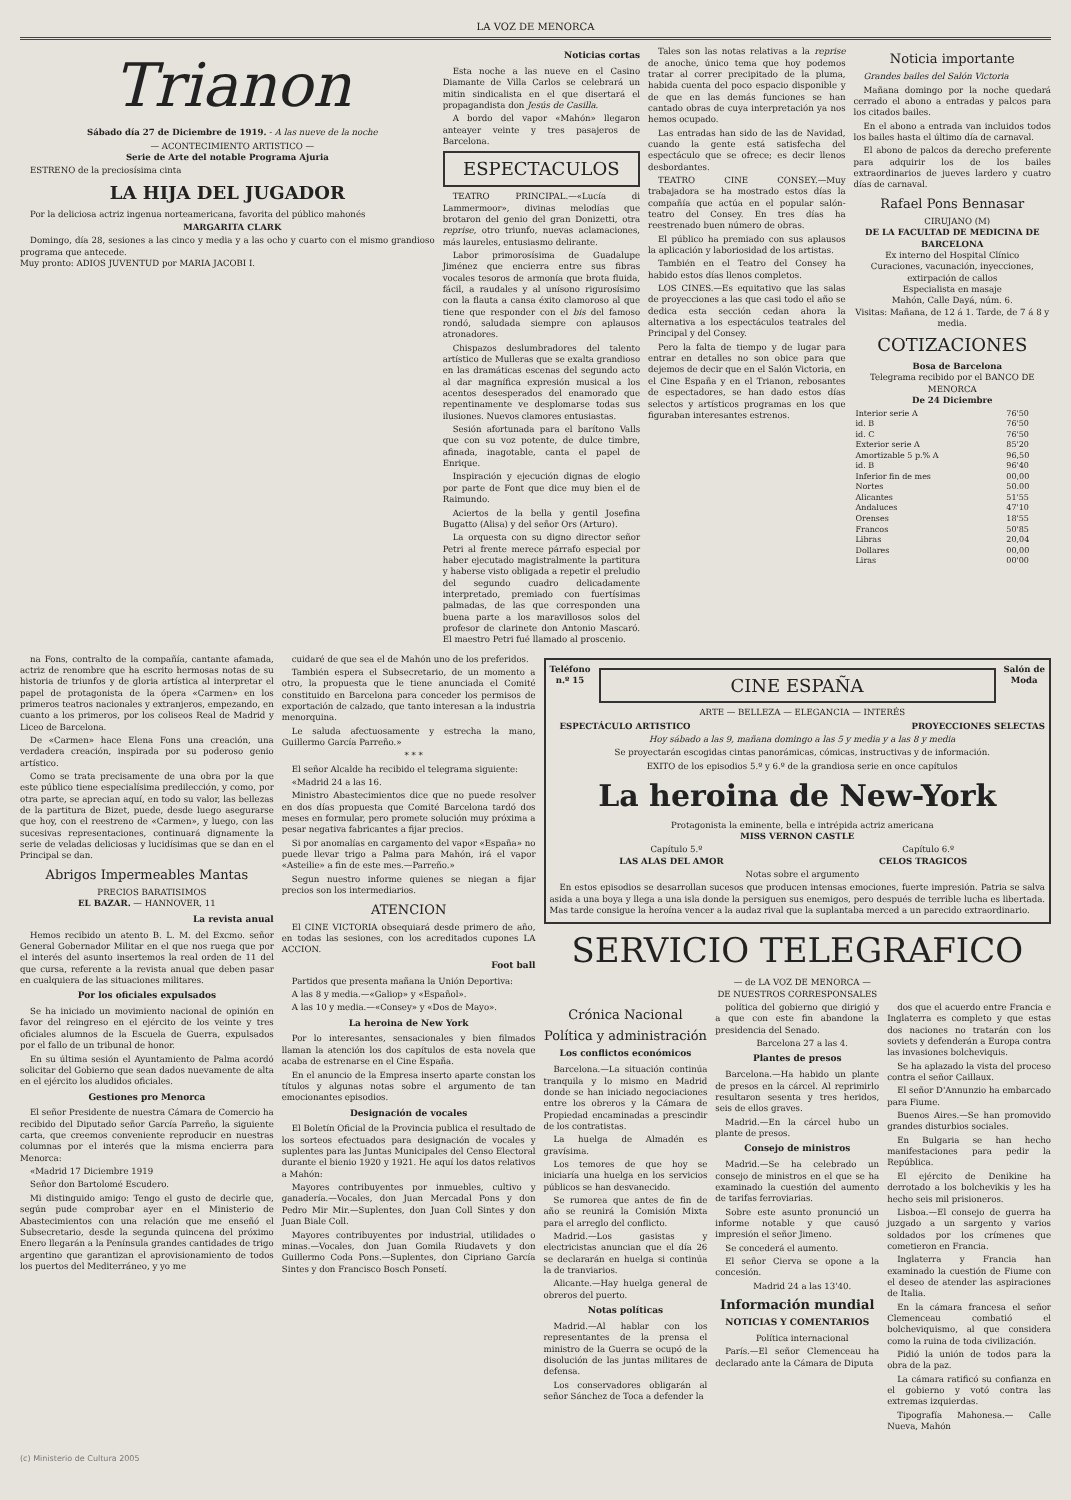LA VOZ DE MENORCA
Trianon
Sábado día 27 de Diciembre de 1919. - A las nueve de la noche
— ACONTECIMIENTO ARTISTICO —
Serie de Arte del notable Programa Ajuria
ESTRENO de la preciosísima cinta
LA HIJA DEL JUGADOR
Por la deliciosa actriz ingenua norteamericana, favorita del público mahonés
MARGARITA CLARK
Domingo, día 28, sesiones a las cinco y media y a las ocho y cuarto con el mismo grandioso programa que antecede.
Muy pronto: ADIOS JUVENTUD por MARIA JACOBI I.
Noticias cortas
Esta noche a las nueve en el Casino Diamante de Villa Carlos se celebrará un mitin sindicalista en el que disertará el propagandista don Jesús de Casilla.
A bordo del vapor «Mahón» llegaron anteayer veinte y tres pasajeros de Barcelona.
ESPECTACULOS
TEATRO PRINCIPAL.—«Lucía di Lammermoor», divinas melodías que brotaron del genio del gran Donizetti, otra reprise, otro triunfo, nuevas aclamaciones, más laureles, entusiasmo delirante.
Labor primorosísima de Guadalupe Jiménez que encierra entre sus fibras vocales tesoros de armonía que brota fluida, fácil, a raudales y al unísono rigurosísimo con la flauta a cansa éxito clamoroso al que tiene que responder con el bis del famoso rondó, saludada siempre con aplausos atronadores.
Chispazos deslumbradores del talento artístico de Mulleras que se exalta grandioso en las dramáticas escenas del segundo acto al dar magnífica expresión musical a los acentos desesperados del enamorado que repentinamente ve desplomarse todas sus ilusiones. Nuevos clamores entusiastas.
Sesión afortunada para el barítono Valls que con su voz potente, de dulce timbre, afinada, inagotable, canta el papel de Enrique.
Inspiración y ejecución dignas de elogio por parte de Font que dice muy bien el de Raimundo.
Aciertos de la bella y gentil Josefina Bugatto (Alisa) y del señor Ors (Arturo).
La orquesta con su digno director señor Petri al frente merece párrafo especial por haber ejecutado magistralmente la partitura y haberse visto obligada a repetir el preludio del segundo cuadro delicadamente interpretado, premiado con fuertísimas palmadas, de las que corresponden una buena parte a los maravillosos solos del profesor de clarinete don Antonio Mascaró. El maestro Petri fué llamado al proscenio.
Tales son las notas relativas a la reprise de anoche, único tema que hoy podemos tratar al correr precipitado de la pluma, habida cuenta del poco espacio disponible y de que en las demás funciones se han cantado obras de cuya interpretación ya nos hemos ocupado.
Las entradas han sido de las de Navidad, cuando la gente está satisfecha del espectáculo que se ofrece; es decir llenos desbordantes.
TEATRO CINE CONSEY.—Muy trabajadora se ha mostrado estos días la compañía que actúa en el popular salón-teatro del Consey. En tres días ha reestrenado buen número de obras.
El público ha premiado con sus aplausos la aplicación y laboriosidad de los artistas.
También en el Teatro del Consey ha habido estos días llenos completos.
LOS CINES.—Es equitativo que las salas de proyecciones a las que casi todo el año se dedica esta sección cedan ahora la alternativa a los espectáculos teatrales del Principal y del Consey.
Pero la falta de tiempo y de lugar para entrar en detalles no son obice para que dejemos de decir que en el Salón Victoria, en el Cine España y en el Trianon, rebosantes de espectadores, se han dado estos días selectos y artísticos programas en los que figuraban interesantes estrenos.
Noticia importante
Grandes bailes del Salón Victoria
Mañana domingo por la noche quedará cerrado el abono a entradas y palcos para los citados bailes.
En el abono a entrada van incluidos todos los bailes hasta el último día de carnaval.
El abono de palcos da derecho preferente para adquirir los de los bailes extraordinarios de jueves lardero y cuatro días de carnaval.
Rafael Pons Bennasar
CIRUJANO (M)
DE LA FACULTAD DE MEDICINA DE BARCELONA
Ex interno del Hospital Clínico
Curaciones, vacunación, inyecciones, extirpación de callos
Especialista en masaje
Mahón, Calle Dayá, núm. 6.
Visitas: Mañana, de 12 á 1. Tarde, de 7 á 8 y media.
COTIZACIONES
Bosa de Barcelona
Telegrama recibido por el BANCO DE MENORCA
De 24 Diciembre
| Interior serie A | 76'50 |
| id. B | 76'50 |
| id. C | 76'50 |
| Exterior serie A | 85'20 |
| Amortizable 5 p.% A | 96,50 |
| id. B | 96'40 |
| Inferior fin de mes | 00,00 |
| Nortes | 50.00 |
| Alicantes | 51'55 |
| Andaluces | 47'10 |
| Orenses | 18'55 |
| Francos | 50'85 |
| Libras | 20,04 |
| Dollares | 00,00 |
| Liras | 00'00 |
na Fons, contralto de la compañía, cantante afamada, actriz de renombre que ha escrito hermosas notas de su historia de triunfos y de gloria artística al interpretar el papel de protagonista de la ópera «Carmen» en los primeros teatros nacionales y extranjeros, empezando, en cuanto a los primeros, por los coliseos Real de Madrid y Liceo de Barcelona.
De «Carmen» hace Elena Fons una creación, una verdadera creación, inspirada por su poderoso genio artístico.
Como se trata precisamente de una obra por la que este público tiene especialísima predilección, y como, por otra parte, se aprecian aquí, en todo su valor, las bellezas de la partitura de Bizet, puede, desde luego asegurarse que hoy, con el reestreno de «Carmen», y luego, con las sucesivas representaciones, continuará dignamente la serie de veladas deliciosas y lucidísimas que se dan en el Principal se dan.
Abrigos Impermeables Mantas
PRECIOS BARATISIMOS
EL BAZAR. — HANNOVER, 11
La revista anual
Hemos recibido un atento B. L. M. del Excmo. señor General Gobernador Militar en el que nos ruega que por el interés del asunto insertemos la real orden de 11 del que cursa, referente a la revista anual que deben pasar en cualquiera de las situaciones militares.
Por los oficiales expulsados
Se ha iniciado un movimiento nacional de opinión en favor del reingreso en el ejército de los veinte y tres oficiales alumnos de la Escuela de Guerra, expulsados por el fallo de un tribunal de honor.
En su última sesión el Ayuntamiento de Palma acordó solicitar del Gobierno que sean dados nuevamente de alta en el ejército los aludidos oficiales.
Gestiones pro Menorca
El señor Presidente de nuestra Cámara de Comercio ha recibido del Diputado señor García Parreño, la siguiente carta, que creemos conveniente reproducir en nuestras columnas por el interés que la misma encierra para Menorca:
«Madrid 17 Diciembre 1919
Señor don Bartolomé Escudero.
Mi distinguido amigo: Tengo el gusto de decirle que, según pude comprobar ayer en el Ministerio de Abastecimientos con una relación que me enseñó el Subsecretario, desde la segunda quincena del próximo Enero llegarán a la Península grandes cantidades de trigo argentino que garantizan el aprovisionamiento de todos los puertos del Mediterráneo, y yo me
cuidaré de que sea el de Mahón uno de los preferidos.
También espera el Subsecretario, de un momento a otro, la propuesta que le tiene anunciada el Comité constituido en Barcelona para conceder los permisos de exportación de calzado, que tanto interesan a la industria menorquina.
Le saluda afectuosamente y estrecha la mano, Guillermo García Parreño.»
* * *
El señor Alcalde ha recibido el telegrama siguiente:
«Madrid 24 a las 16.
Ministro Abastecimientos dice que no puede resolver en dos días propuesta que Comité Barcelona tardó dos meses en formular, pero promete solución muy próxima a pesar negativa fabricantes a fijar precios.
Si por anomalías en cargamento del vapor «España» no puede llevar trigo a Palma para Mahón, irá el vapor «Asteilie» a fin de este mes.—Parreño.»
Segun nuestro informe quienes se niegan a fijar precios son los intermediarios.
ATENCION
El CINE VICTORIA obsequiará desde primero de año, en todas las sesiones, con los acreditados cupones LA ACCION.
Foot ball
Partidos que presenta mañana la Unión Deportiva:
A las 8 y media.—«Galiop» y «Español».
A las 10 y media.—«Consey» y «Dos de Mayo».
La heroina de New York
Por lo interesantes, sensacionales y bien filmados llaman la atención los dos capítulos de esta novela que acaba de estrenarse en el Cine España.
En el anuncio de la Empresa inserto aparte constan los títulos y algunas notas sobre el argumento de tan emocionantes episodios.
Designación de vocales
El Boletín Oficial de la Provincia publica el resultado de los sorteos efectuados para designación de vocales y suplentes para las Juntas Municipales del Censo Electoral durante el bienio 1920 y 1921. He aquí los datos relativos a Mahón:
Mayores contribuyentes por inmuebles, cultivo y ganadería.—Vocales, don Juan Mercadal Pons y don Pedro Mir Mir.—Suplentes, don Juan Coll Sintes y don Juan Biale Coll.
Mayores contribuyentes por industrial, utilidades o minas.—Vocales, don Juan Gomila Riudavets y don Guillermo Coda Pons.—Suplentes, don Cipriano García Sintes y don Francisco Bosch Ponsetí.
Teléfono
n.º 15
CINE ESPAÑA
Salón de
Moda
ARTE — BELLEZA — ELEGANCIA — INTERÉS
ESPECTÁCULO ARTISTICO PROYECCIONES SELECTAS
Hoy sábado a las 9, mañana domingo a las 5 y media y a las 8 y media
Se proyectarán escogidas cintas panorámicas, cómicas, instructivas y de información.
EXITO de los episodios 5.º y 6.º de la grandiosa serie en once capítulos
La heroina de New-York
Protagonista la eminente, bella e intrépida actriz americana
MISS VERNON CASTLE
Capítulo 5.º
LAS ALAS DEL AMOR
Capítulo 6.º
CELOS TRAGICOS
Notas sobre el argumento
En estos episodios se desarrollan sucesos que producen intensas emociones, fuerte impresión. Patria se salva asida a una boya y llega a una isla donde la persiguen sus enemigos, pero después de terrible lucha es libertada. Mas tarde consigue la heroína vencer a la audaz rival que la suplantaba merced a un parecido extraordinario.
SERVICIO TELEGRAFICO
— de LA VOZ DE MENORCA —
DE NUESTROS CORRESPONSALES
Crónica Nacional
Política y administración
Los conflictos económicos
Barcelona.—La situación continúa tranquila y lo mismo en Madrid donde se han iniciado negociaciones entre los obreros y la Cámara de Propiedad encaminadas a prescindir de los contratistas.
La huelga de Almadén es gravísima.
Los temores de que hoy se iniciaría una huelga en los servicios públicos se han desvanecido.
Se rumorea que antes de fin de año se reunirá la Comisión Mixta para el arreglo del conflicto.
Madrid.—Los gasistas y electricistas anuncian que el día 26 se declararán en huelga si continúa la de tranviarios.
Alicante.—Hay huelga general de obreros del puerto.
Notas políticas
Madrid.—Al hablar con los representantes de la prensa el ministro de la Guerra se ocupó de la disolución de las juntas militares de defensa.
Los conservadores obligarán al señor Sánchez de Toca a defender la
política del gobierno que dirigió y a que con este fin abandone la presidencia del Senado.
Barcelona 27 a las 4.
Plantes de presos
Barcelona.—Ha habido un plante de presos en la cárcel. Al reprimirlo resultaron sesenta y tres heridos, seis de ellos graves.
Madrid.—En la cárcel hubo un plante de presos.
Consejo de ministros
Madrid.—Se ha celebrado un consejo de ministros en el que se ha examinado la cuestión del aumento de tarifas ferroviarias.
Sobre este asunto pronunció un informe notable y que causó impresión el señor Jimeno.
Se concederá el aumento.
El señor Cierva se opone a la concesión.
Madrid 24 a las 13'40.
Información mundial
NOTICIAS Y COMENTARIOS
Política internacional
París.—El señor Clemenceau ha declarado ante la Cámara de Diputa
dos que el acuerdo entre Francia e Inglaterra es completo y que estas dos naciones no tratarán con los soviets y defenderán a Europa contra las invasiones bolcheviquis.
Se ha aplazado la vista del proceso contra el señor Caillaux.
El señor D'Annunzio ha embarcado para Fiume.
Buenos Aires.—Se han promovido grandes disturbios sociales.
En Bulgaria se han hecho manifestaciones para pedir la República.
El ejército de Denikine ha derrotado a los bolchevikis y les ha hecho seis mil prisioneros.
Lisboa.—El consejo de guerra ha juzgado a un sargento y varios soldados por los crímenes que cometieron en Francia.
Inglaterra y Francia han examinado la cuestión de Fiume con el deseo de atender las aspiraciones de Italia.
En la cámara francesa el señor Clemenceau combatió el bolcheviquismo, al que considera como la ruina de toda civilización.
Pidió la unión de todos para la obra de la paz.
La cámara ratificó su confianza en el gobierno y votó contra las extremas izquierdas.
Tipografía Mahonesa.— Calle Nueva, Mahón
(c) Ministerio de Cultura 2005